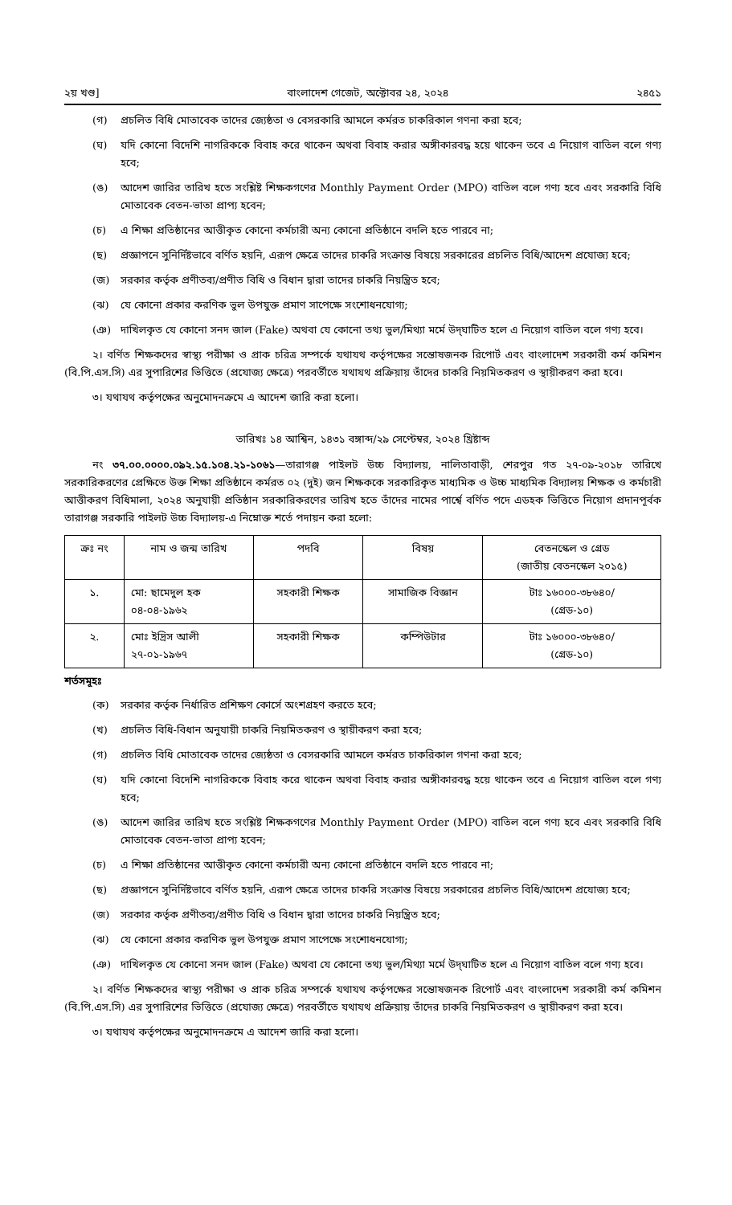২য় খণ্ড] বাংলাদেশ গেজেট, অক্টোবর ২৪, ২০২৪ ২৪৫১
(গ) প্রচলিত বিধি মোতাবেক তাদের জ্যেষ্ঠতা ও বেসরকারি আমলে কর্মরত চাকরিকাল গণনা করা হবে;
(ঘ) যদি কোনো বিদেশি নাগরিককে বিবাহ করে থাকেন অথবা বিবাহ করার অঙ্গীকারবদ্ধ হয়ে থাকেন তবে এ নিয়োগ বাতিল বলে গণ্য হবে;
(ঙ) আদেশ জারির তারিখ হতে সংশ্লিষ্ট শিক্ষকগণের Monthly Payment Order (MPO) বাতিল বলে গণ্য হবে এবং সরকারি বিধি মোতাবেক বেতন-ভাতা প্রাপ্য হবেন;
(চ) এ শিক্ষা প্রতিষ্ঠানের আত্তীকৃত কোনো কর্মচারী অন্য কোনো প্রতিষ্ঠানে বদলি হতে পারবে না;
(ছ) প্রজ্ঞাপনে সুনির্দিষ্টভাবে বর্ণিত হয়নি, এরূপ ক্ষেত্রে তাদের চাকরি সংক্রান্ত বিষয়ে সরকারের প্রচলিত বিধি/আদেশ প্রযোজ্য হবে;
(জ) সরকার কর্তৃক প্রণীতব্য/প্রণীত বিধি ও বিধান দ্বারা তাদের চাকরি নিয়ন্ত্রিত হবে;
(ঝ) যে কোনো প্রকার করণিক ভুল উপযুক্ত প্রমাণ সাপেক্ষে সংশোধনযোগ্য;
(ঞ) দাখিলকৃত যে কোনো সনদ জাল (Fake) অথবা যে কোনো তথ্য ভুল/মিথ্যা মর্মে উদ্‌ঘাটিত হলে এ নিয়োগ বাতিল বলে গণ্য হবে।
২। বর্ণিত শিক্ষকদের স্বাস্থ্য পরীক্ষা ও প্রাক চরিত্র সম্পর্কে যথাযথ কর্তৃপক্ষের সন্তোষজনক রিপোর্ট এবং বাংলাদেশ সরকারী কর্ম কমিশন (বি.পি.এস.সি) এর সুপারিশের ভিত্তিতে (প্রযোজ্য ক্ষেত্রে) পরবর্তীতে যথাযথ প্রক্রিয়ায় তাঁদের চাকরি নিয়মিতকরণ ও স্থায়ীকরণ করা হবে।
৩। যথাযথ কর্তৃপক্ষের অনুমোদনক্রমে এ আদেশ জারি করা হলো।
তারিখঃ ১৪ আশ্বিন, ১৪৩১ বঙ্গাব্দ/২৯ সেপ্টেম্বর, ২০২৪ খ্রিষ্টাব্দ
নং ৩৭.০০.০০০০.০৯২.১৫.১০৪.২১-১০৬১—তারাগঞ্জ পাইলট উচ্চ বিদ্যালয়, নালিতাবাড়ী, শেরপুর গত ২৭-০৯-২০১৮ তারিখে সরকারিকরণের প্রেক্ষিতে উক্ত শিক্ষা প্রতিষ্ঠানে কর্মরত ০২ (দুই) জন শিক্ষককে সরকারিকৃত মাধ্যমিক ও উচ্চ মাধ্যমিক বিদ্যালয় শিক্ষক ও কর্মচারী আত্তীকরণ বিধিমালা, ২০২৪ অনুযায়ী প্রতিষ্ঠান সরকারিকরণের তারিখ হতে তাঁদের নামের পার্শ্বে বর্ণিত পদে এডহক ভিত্তিতে নিয়োগ প্রদানপূর্বক তারাগঞ্জ সরকারি পাইলট উচ্চ বিদ্যালয়-এ নিম্নোক্ত শর্তে পদায়ন করা হলো:
| ক্রঃ নং | নাম ও জন্ম তারিখ | পদবি | বিষয় | বেতনস্কেল ও গ্রেড (জাতীয় বেতনস্কেল ২০১৫) |
| --- | --- | --- | --- | --- |
| ১. | মো: ছামেদুল হক ০৪-০৪-১৯৬২ | সহকারী শিক্ষক | সামাজিক বিজ্ঞান | টাঃ ১৬০০০-৩৮৬৪০/ (গ্রেড-১০) |
| ২. | মোঃ ইদ্রিস আলী ২৭-০১-১৯৬৭ | সহকারী শিক্ষক | কম্পিউটার | টাঃ ১৬০০০-৩৮৬৪০/ (গ্রেড-১০) |
শর্তসমূহঃ
(ক) সরকার কর্তৃক নির্ধারিত প্রশিক্ষণ কোর্সে অংশগ্রহণ করতে হবে;
(খ) প্রচলিত বিধি-বিধান অনুযায়ী চাকরি নিয়মিতকরণ ও স্থায়ীকরণ করা হবে;
(গ) প্রচলিত বিধি মোতাবেক তাদের জ্যেষ্ঠতা ও বেসরকারি আমলে কর্মরত চাকরিকাল গণনা করা হবে;
(ঘ) যদি কোনো বিদেশি নাগরিককে বিবাহ করে থাকেন অথবা বিবাহ করার অঙ্গীকারবদ্ধ হয়ে থাকেন তবে এ নিয়োগ বাতিল বলে গণ্য হবে;
(ঙ) আদেশ জারির তারিখ হতে সংশ্লিষ্ট শিক্ষকগণের Monthly Payment Order (MPO) বাতিল বলে গণ্য হবে এবং সরকারি বিধি মোতাবেক বেতন-ভাতা প্রাপ্য হবেন;
(চ) এ শিক্ষা প্রতিষ্ঠানের আত্তীকৃত কোনো কর্মচারী অন্য কোনো প্রতিষ্ঠানে বদলি হতে পারবে না;
(ছ) প্রজ্ঞাপনে সুনির্দিষ্টভাবে বর্ণিত হয়নি, এরূপ ক্ষেত্রে তাদের চাকরি সংক্রান্ত বিষয়ে সরকারের প্রচলিত বিধি/আদেশ প্রযোজ্য হবে;
(জ) সরকার কর্তৃক প্রণীতব্য/প্রণীত বিধি ও বিধান দ্বারা তাদের চাকরি নিয়ন্ত্রিত হবে;
(ঝ) যে কোনো প্রকার করণিক ভুল উপযুক্ত প্রমাণ সাপেক্ষে সংশোধনযোগ্য;
(ঞ) দাখিলকৃত যে কোনো সনদ জাল (Fake) অথবা যে কোনো তথ্য ভুল/মিথ্যা মর্মে উদ্‌ঘাটিত হলে এ নিয়োগ বাতিল বলে গণ্য হবে।
২। বর্ণিত শিক্ষকদের স্বাস্থ্য পরীক্ষা ও প্রাক চরিত্র সম্পর্কে যথাযথ কর্তৃপক্ষের সন্তোষজনক রিপোর্ট এবং বাংলাদেশ সরকারী কর্ম কমিশন (বি.পি.এস.সি) এর সুপারিশের ভিত্তিতে (প্রযোজ্য ক্ষেত্রে) পরবর্তীতে যথাযথ প্রক্রিয়ায় তাঁদের চাকরি নিয়মিতকরণ ও স্থায়ীকরণ করা হবে।
৩। যথাযথ কর্তৃপক্ষের অনুমোদনক্রমে এ আদেশ জারি করা হলো।